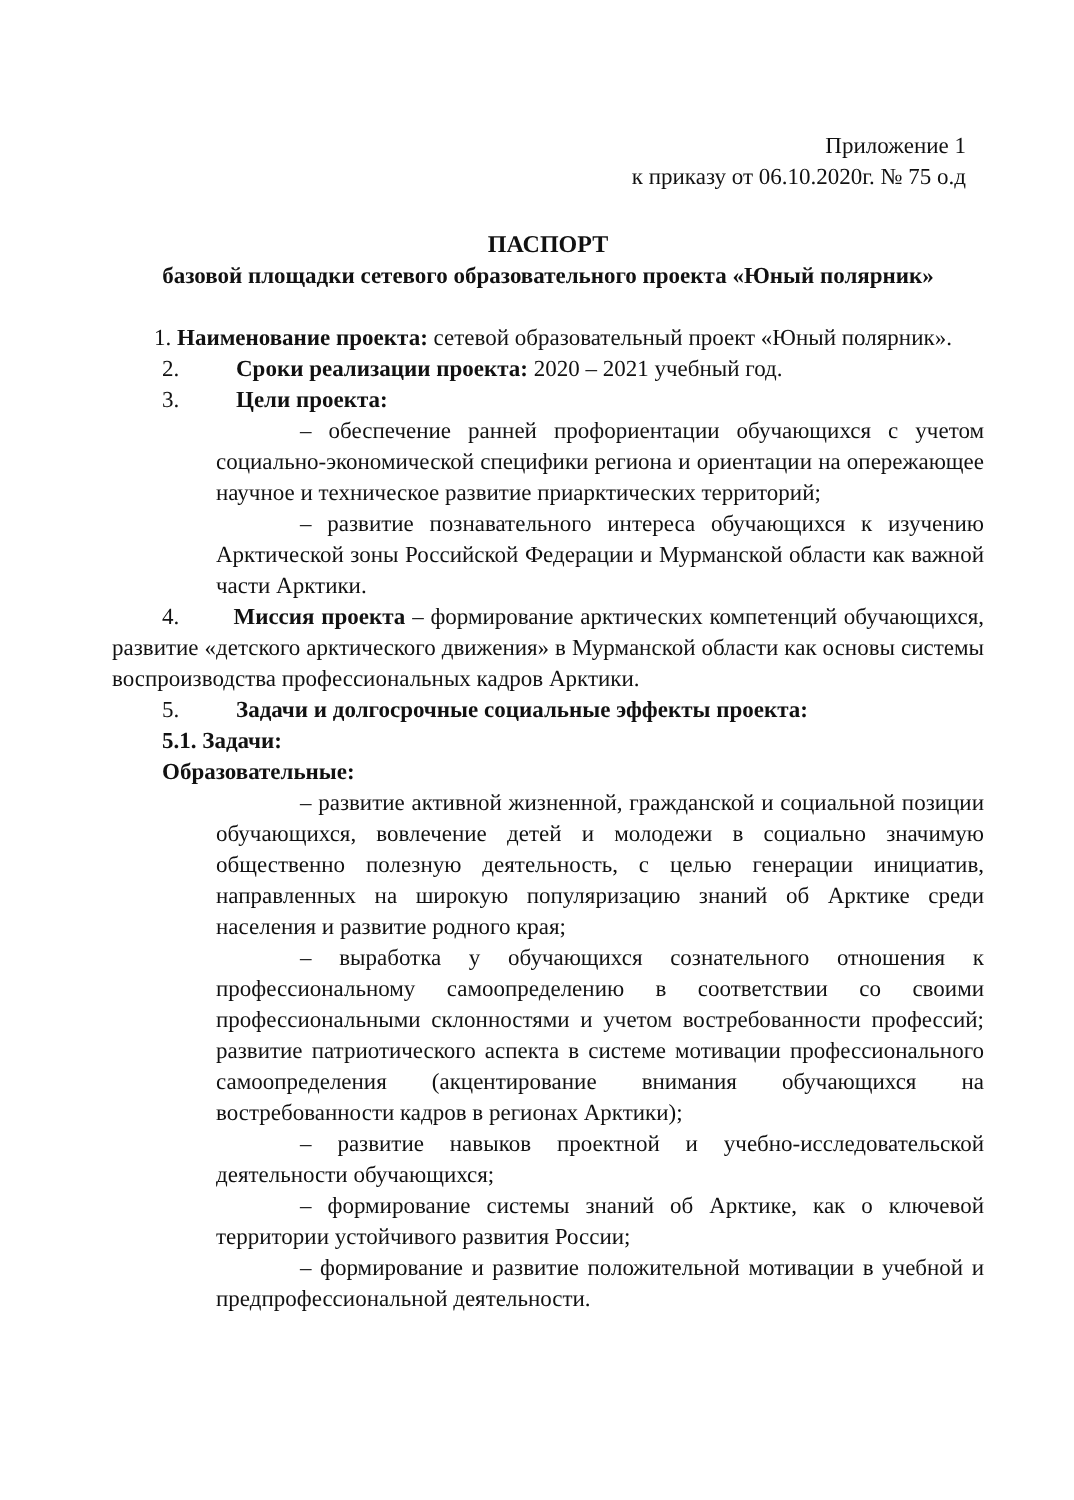Приложение 1
к приказу от 06.10.2020г. № 75 о.д
ПАСПОРТ
базовой площадки сетевого образовательного проекта «Юный полярник»
1. Наименование проекта: сетевой образовательный проект «Юный полярник».
2. Сроки реализации проекта: 2020 – 2021 учебный год.
3. Цели проекта:
– обеспечение ранней профориентации обучающихся с учетом социально-экономической специфики региона и ориентации на опережающее научное и техническое развитие приарктических территорий;
– развитие познавательного интереса обучающихся к изучению Арктической зоны Российской Федерации и Мурманской области как важной части Арктики.
4. Миссия проекта – формирование арктических компетенций обучающихся, развитие «детского арктического движения» в Мурманской области как основы системы воспроизводства профессиональных кадров Арктики.
5. Задачи и долгосрочные социальные эффекты проекта:
5.1. Задачи:
Образовательные:
– развитие активной жизненной, гражданской и социальной позиции обучающихся, вовлечение детей и молодежи в социально значимую общественно полезную деятельность, с целью генерации инициатив, направленных на широкую популяризацию знаний об Арктике среди населения и развитие родного края;
– выработка у обучающихся сознательного отношения к профессиональному самоопределению в соответствии со своими профессиональными склонностями и учетом востребованности профессий; развитие патриотического аспекта в системе мотивации профессионального самоопределения (акцентирование внимания обучающихся на востребованности кадров в регионах Арктики);
– развитие навыков проектной и учебно-исследовательской деятельности обучающихся;
– формирование системы знаний об Арктике, как о ключевой территории устойчивого развития России;
– формирование и развитие положительной мотивации в учебной и предпрофессиональной деятельности.